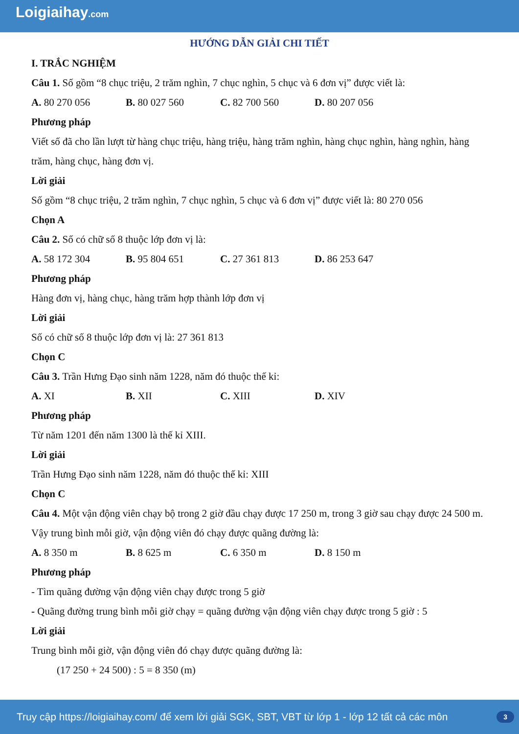Loigiaihay.com
HƯỚNG DẪN GIẢI CHI TIẾT
I. TRẮC NGHIỆM
Câu 1. Số gồm “8 chục triệu, 2 trăm nghìn, 7 chục nghìn, 5 chục và 6 đơn vị” được viết là:
A. 80 270 056 B. 80 027 560 C. 82 700 560 D. 80 207 056
Phương pháp
Viết số đã cho lần lượt từ hàng chục triệu, hàng triệu, hàng trăm nghìn, hàng chục nghìn, hàng nghìn, hàng trăm, hàng chục, hàng đơn vị.
Lời giải
Số gồm “8 chục triệu, 2 trăm nghìn, 7 chục nghìn, 5 chục và 6 đơn vị” được viết là: 80 270 056
Chọn A
Câu 2. Số có chữ số 8 thuộc lớp đơn vị là:
A. 58 172 304 B. 95 804 651 C. 27 361 813 D. 86 253 647
Phương pháp
Hàng đơn vị, hàng chục, hàng trăm hợp thành lớp đơn vị
Lời giải
Số có chữ số 8 thuộc lớp đơn vị là: 27 361 813
Chọn C
Câu 3. Trần Hưng Đạo sinh năm 1228, năm đó thuộc thế kỉ:
A. XI B. XII C. XIII D. XIV
Phương pháp
Từ năm 1201 đến năm 1300 là thế kỉ XIII.
Lời giải
Trần Hưng Đạo sinh năm 1228, năm đó thuộc thế kỉ: XIII
Chọn C
Câu 4. Một vận động viên chạy bộ trong 2 giờ đầu chạy được 17 250 m, trong 3 giờ sau chạy được 24 500 m. Vậy trung bình mỗi giờ, vận động viên đó chạy được quãng đường là:
A. 8 350 m B. 8 625 m C. 6 350 m D. 8 150 m
Phương pháp
- Tìm quãng đường vận động viên chạy được trong 5 giờ
- Quãng đường trung bình mỗi giờ chạy = quãng đường vận động viên chạy được trong 5 giờ : 5
Lời giải
Trung bình mỗi giờ, vận động viên đó chạy được quãng đường là:
(17 250 + 24 500) : 5 = 8 350 (m)
Truy cập https://loigiaihay.com/ để xem lời giải SGK, SBT, VBT từ lớp 1 - lớp 12 tất cả các môn 3